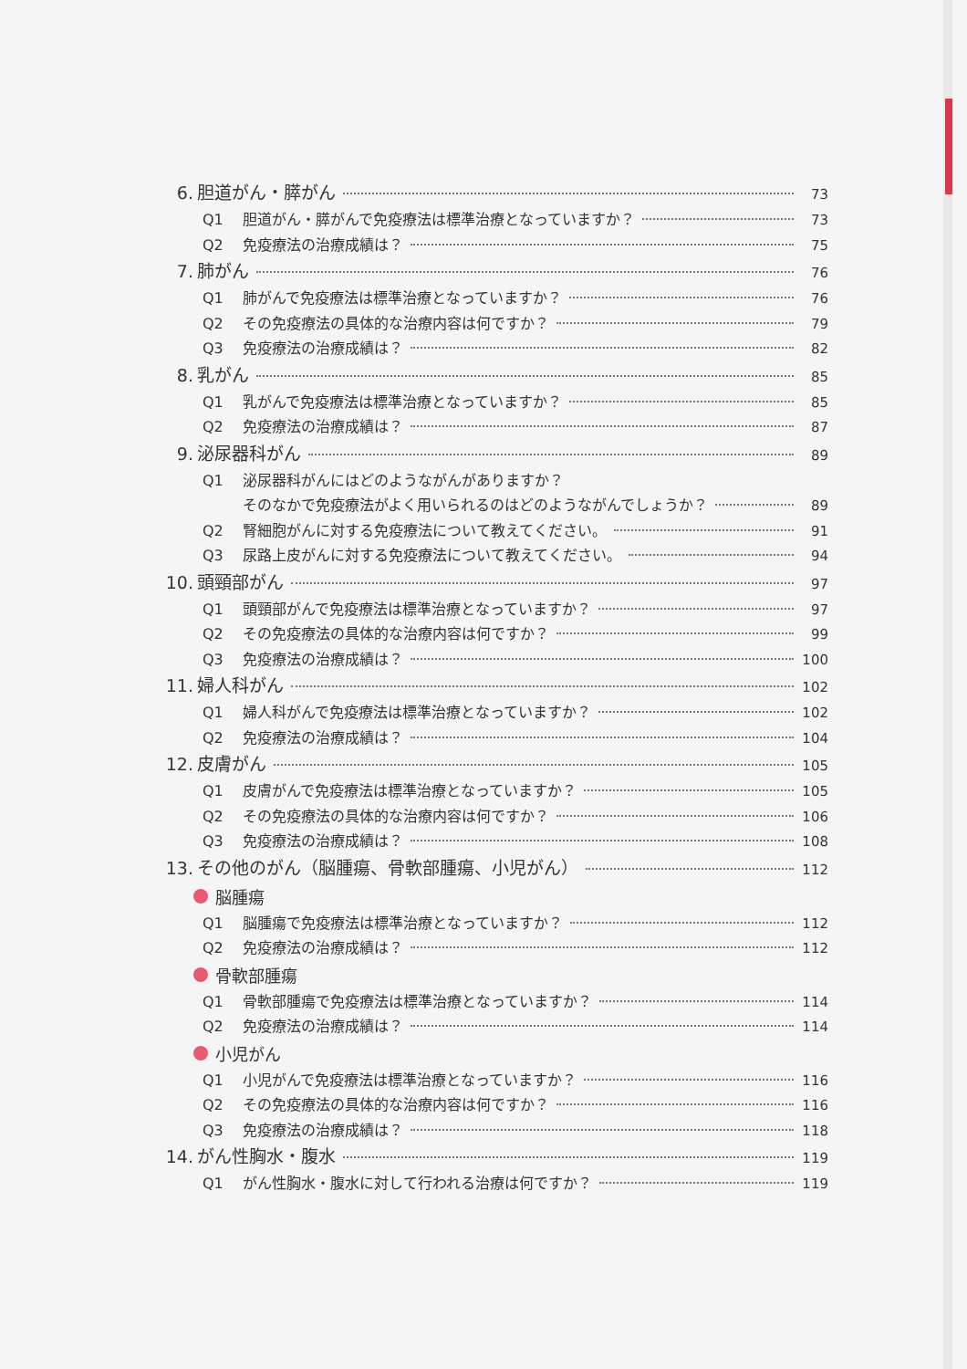6. 胆道がん・膵がん 73
Q1 胆道がん・膵がんで免疫療法は標準治療となっていますか？ 73
Q2 免疫療法の治療成績は？ 75
7. 肺がん 76
Q1 肺がんで免疫療法は標準治療となっていますか？ 76
Q2 その免疫療法の具体的な治療内容は何ですか？ 79
Q3 免疫療法の治療成績は？ 82
8. 乳がん 85
Q1 乳がんで免疫療法は標準治療となっていますか？ 85
Q2 免疫療法の治療成績は？ 87
9. 泌尿器科がん 89
Q1 泌尿器科がんにはどのようながんがありますか？
そのなかで免疫療法がよく用いられるのはどのようながんでしょうか？ 89
Q2 腎細胞がんに対する免疫療法について教えてください。 91
Q3 尿路上皮がんに対する免疫療法について教えてください。 94
10. 頭頸部がん 97
Q1 頭頸部がんで免疫療法は標準治療となっていますか？ 97
Q2 その免疫療法の具体的な治療内容は何ですか？ 99
Q3 免疫療法の治療成績は？ 100
11. 婦人科がん 102
Q1 婦人科がんで免疫療法は標準治療となっていますか？ 102
Q2 免疫療法の治療成績は？ 104
12. 皮膚がん 105
Q1 皮膚がんで免疫療法は標準治療となっていますか？ 105
Q2 その免疫療法の具体的な治療内容は何ですか？ 106
Q3 免疫療法の治療成績は？ 108
13. その他のがん（脳腫瘍、骨軟部腫瘍、小児がん） 112
脳腫瘍
Q1 脳腫瘍で免疫療法は標準治療となっていますか？ 112
Q2 免疫療法の治療成績は？ 112
骨軟部腫瘍
Q1 骨軟部腫瘍で免疫療法は標準治療となっていますか？ 114
Q2 免疫療法の治療成績は？ 114
小児がん
Q1 小児がんで免疫療法は標準治療となっていますか？ 116
Q2 その免疫療法の具体的な治療内容は何ですか？ 116
Q3 免疫療法の治療成績は？ 118
14. がん性胸水・腹水 119
Q1 がん性胸水・腹水に対して行われる治療は何ですか？ 119